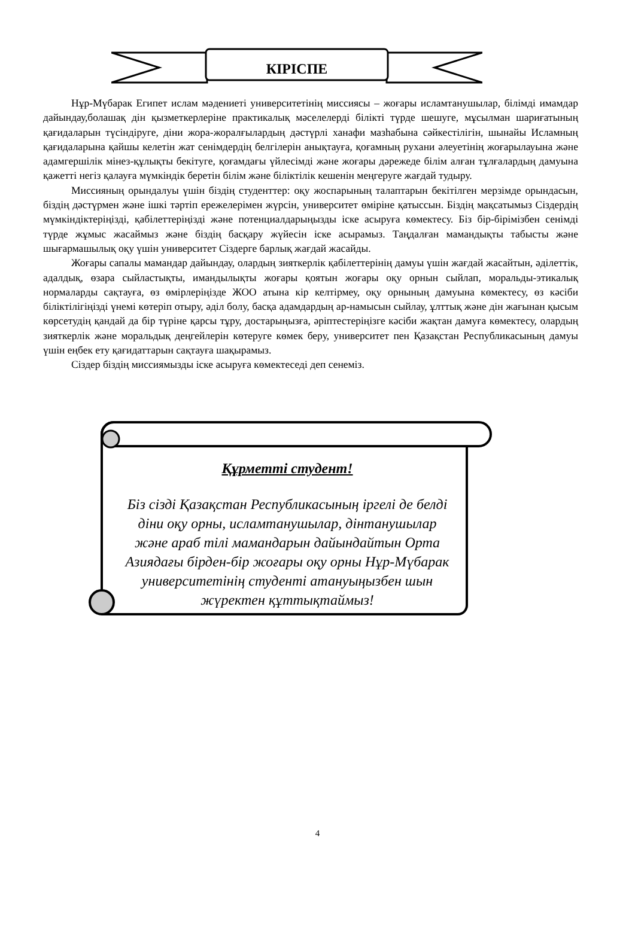КІРІСПЕ
Нұр-Мүбарак Египет ислам мәдениеті университетінің миссиясы – жоғары исламтанушылар, білімді имамдар дайындау,болашақ дін қызметкерлеріне практикалық мәселелерді білікті түрде шешуге, мұсылман шариғатының қағидаларын түсіндіруге, діни жора-жоралғылардың дәстүрлі ханафи мазһабына сәйкестілігін, шынайы Исламның қағидаларына қайшы келетін жат сенімдердің белгілерін анықтауға, қоғамның рухани әлеуетінің жоғарылауына және адамгершілік мінез-құлықты бекітуге, қоғамдағы үйлесімді және жоғары дәрежеде білім алған тұлғалардың дамуына қажетті негіз қалауға мүмкіндік беретін білім және біліктілік кешенін меңгеруге жағдай тудыру.
Миссияның орындалуы үшін біздің студенттер: оқу жоспарының талаптарын бекітілген мерзімде орындасын, біздің дәстүрмен және ішкі тәртіп ережелерімен жүрсін, университет өміріне қатыссын. Біздің мақсатымыз Сіздердің мүмкіндіктеріңізді, қабілеттеріңізді және потенциалдарыңызды іске асыруға көмектесу. Біз бір-бірімізбен сенімді түрде жұмыс жасаймыз және біздің басқару жүйесін іске асырамыз. Таңдалған мамандықты табысты және шығармашылық оқу үшін университет Сіздерге барлық жағдай жасайды.
Жоғары сапалы мамандар дайындау, олардың зияткерлік қабілеттерінің дамуы үшін жағдай жасайтын, әділеттік, адалдық, өзара сыйластықты, имандылықты жоғары қоятын жоғары оқу орнын сыйлап, моральды-этикалық нормаларды сақтауға, өз өмірлеріңізде ЖОО атына кір келтірмеу, оқу орнының дамуына көмектесу, өз кәсіби біліктілігіңізді үнемі көтеріп отыру, әділ болу, басқа адамдардың ар-намысын сыйлау, ұлттық және дін жағынан қысым көрсетудің қандай да бір түріне қарсы тұру, достарыңызға, әріптестеріңізге кәсіби жақтан дамуға көмектесу, олардың зияткерлік және моральдық деңгейлерін көтеруге көмек беру, университет пен Қазақстан Республикасының дамуы үшін еңбек ету қағидаттарын сақтауға шақырамыз.
Сіздер біздің миссиямызды іске асыруға көмектеседі деп сенеміз.
Құрметті студент!
Біз сізді Қазақстан Республикасының іргелі де белді діни оқу орны, исламтанушылар, дінтанушылар және араб тілі мамандарын дайындайтын Орта Азиядағы бірден-бір жоғары оқу орны Нұр-Мүбарак университетінің студенті атануыңызбен шын жүректен құттықтаймыз!
4